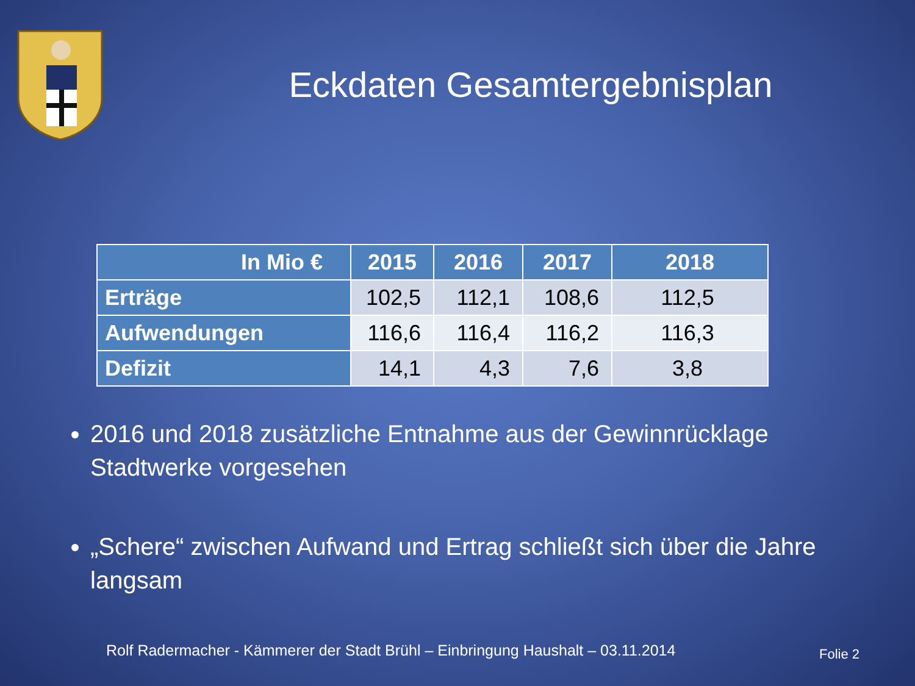Eckdaten Gesamtergebnisplan
| In Mio € | 2015 | 2016 | 2017 | 2018 |
| --- | --- | --- | --- | --- |
| Erträge | 102,5 | 112,1 | 108,6 | 112,5 |
| Aufwendungen | 116,6 | 116,4 | 116,2 | 116,3 |
| Defizit | 14,1 | 4,3 | 7,6 | 3,8 |
2016 und 2018 zusätzliche Entnahme aus der Gewinnrücklage Stadtwerke vorgesehen
„Schere“ zwischen Aufwand und Ertrag schließt sich über die Jahre langsam
Rolf Radermacher - Kämmerer der Stadt Brühl – Einbringung Haushalt – 03.11.2014
Folie 2